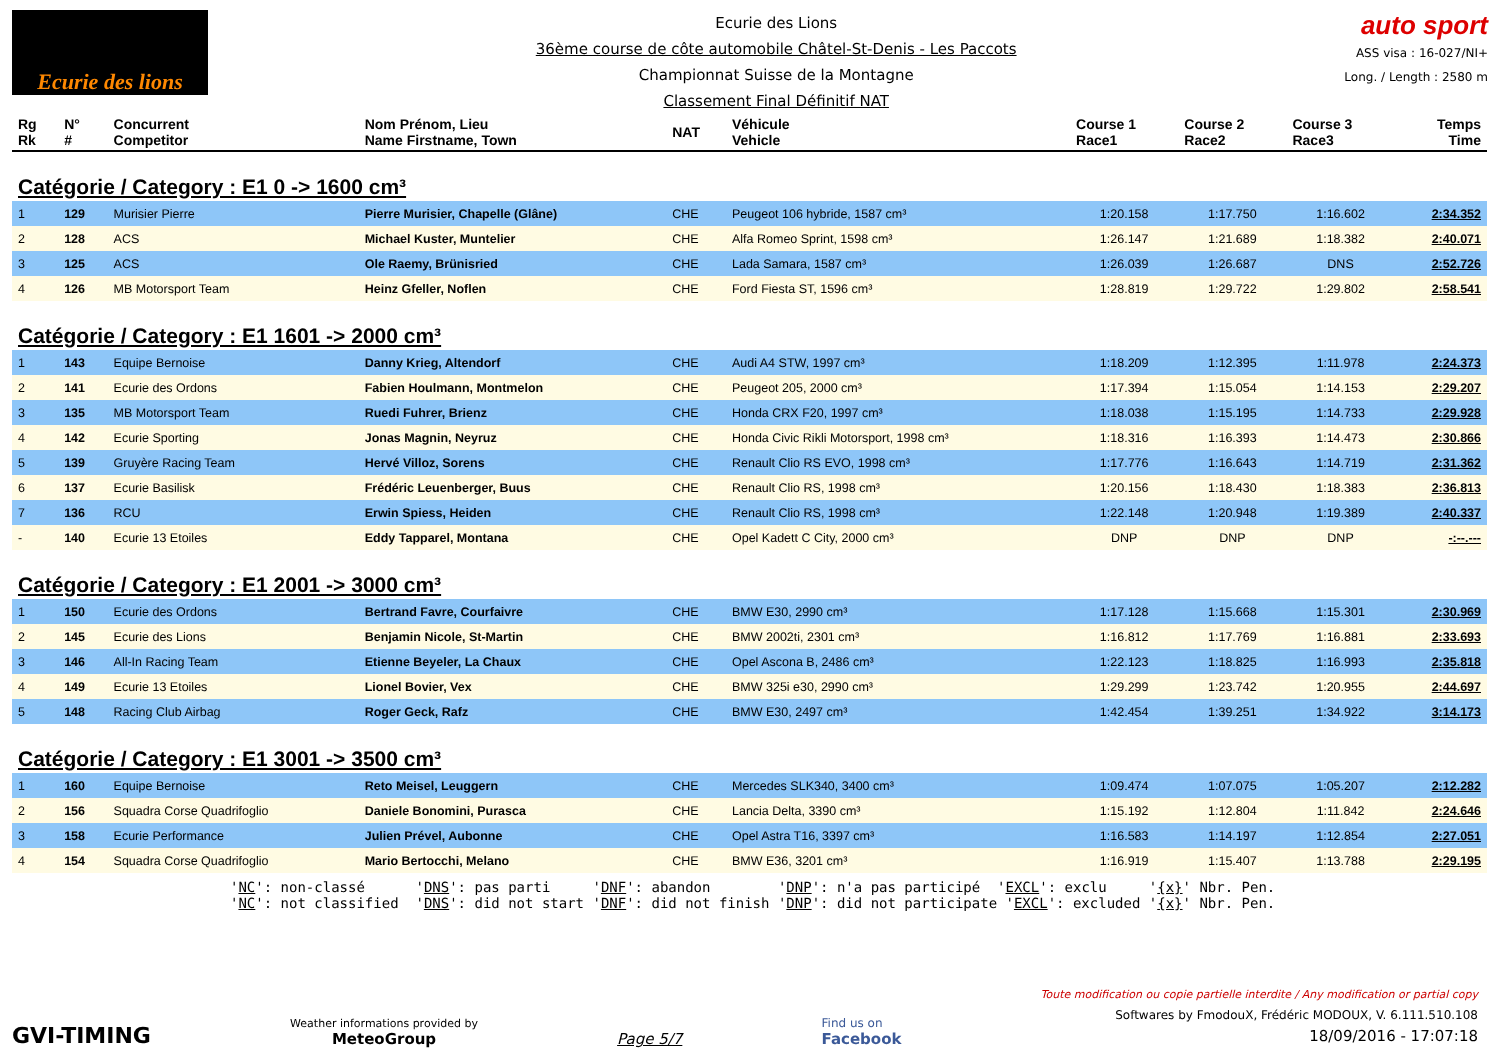Ecurie des lions
Ecurie des Lions
36ème course de côte automobile Châtel-St-Denis - Les Paccots
Championnat Suisse de la Montagne
Classement Final Définitif NAT
auto sport
ASS visa : 16-027/NI+
Long. / Length : 2580 m
| Rg Rk | N° # | Concurrent Competitor | Nom Prénom, Lieu Name Firstname, Town | NAT | Véhicule Vehicle | Course 1 Race1 | Course 2 Race2 | Course 3 Race3 | Temps Time |
| --- | --- | --- | --- | --- | --- | --- | --- | --- | --- |
| Catégorie / Category : E1 0 -> 1600 cm³ | | | | | | | | | |
| 1 | 129 | Murisier Pierre | Pierre Murisier, Chapelle (Glâne) | CHE | Peugeot 106 hybride, 1587 cm³ | 1:20.158 | 1:17.750 | 1:16.602 | 2:34.352 |
| 2 | 128 | ACS | Michael Kuster, Muntelier | CHE | Alfa Romeo Sprint, 1598 cm³ | 1:26.147 | 1:21.689 | 1:18.382 | 2:40.071 |
| 3 | 125 | ACS | Ole Raemy, Brünisried | CHE | Lada Samara, 1587 cm³ | 1:26.039 | 1:26.687 | DNS | 2:52.726 |
| 4 | 126 | MB Motorsport Team | Heinz Gfeller, Noflen | CHE | Ford Fiesta ST, 1596 cm³ | 1:28.819 | 1:29.722 | 1:29.802 | 2:58.541 |
| Catégorie / Category : E1 1601 -> 2000 cm³ | | | | | | | | | |
| 1 | 143 | Equipe Bernoise | Danny Krieg, Altendorf | CHE | Audi A4 STW, 1997 cm³ | 1:18.209 | 1:12.395 | 1:11.978 | 2:24.373 |
| 2 | 141 | Ecurie des Ordons | Fabien Houlmann, Montmelon | CHE | Peugeot 205, 2000 cm³ | 1:17.394 | 1:15.054 | 1:14.153 | 2:29.207 |
| 3 | 135 | MB Motorsport Team | Ruedi Fuhrer, Brienz | CHE | Honda CRX F20, 1997 cm³ | 1:18.038 | 1:15.195 | 1:14.733 | 2:29.928 |
| 4 | 142 | Ecurie Sporting | Jonas Magnin, Neyruz | CHE | Honda Civic Rikli Motorsport, 1998 cm³ | 1:18.316 | 1:16.393 | 1:14.473 | 2:30.866 |
| 5 | 139 | Gruyère Racing Team | Hervé Villoz, Sorens | CHE | Renault Clio RS EVO, 1998 cm³ | 1:17.776 | 1:16.643 | 1:14.719 | 2:31.362 |
| 6 | 137 | Ecurie Basilisk | Frédéric Leuenberger, Buus | CHE | Renault Clio RS, 1998 cm³ | 1:20.156 | 1:18.430 | 1:18.383 | 2:36.813 |
| 7 | 136 | RCU | Erwin Spiess, Heiden | CHE | Renault Clio RS, 1998 cm³ | 1:22.148 | 1:20.948 | 1:19.389 | 2:40.337 |
| - | 140 | Ecurie 13 Etoiles | Eddy Tapparel, Montana | CHE | Opel Kadett C City, 2000 cm³ | DNP | DNP | DNP | -:--.--- |
| Catégorie / Category : E1 2001 -> 3000 cm³ | | | | | | | | | |
| 1 | 150 | Ecurie des Ordons | Bertrand Favre, Courfaivre | CHE | BMW E30, 2990 cm³ | 1:17.128 | 1:15.668 | 1:15.301 | 2:30.969 |
| 2 | 145 | Ecurie des Lions | Benjamin Nicole, St-Martin | CHE | BMW 2002ti, 2301 cm³ | 1:16.812 | 1:17.769 | 1:16.881 | 2:33.693 |
| 3 | 146 | All-In Racing Team | Etienne Beyeler, La Chaux | CHE | Opel Ascona B, 2486 cm³ | 1:22.123 | 1:18.825 | 1:16.993 | 2:35.818 |
| 4 | 149 | Ecurie 13 Etoiles | Lionel Bovier, Vex | CHE | BMW 325i e30, 2990 cm³ | 1:29.299 | 1:23.742 | 1:20.955 | 2:44.697 |
| 5 | 148 | Racing Club Airbag | Roger Geck, Rafz | CHE | BMW E30, 2497 cm³ | 1:42.454 | 1:39.251 | 1:34.922 | 3:14.173 |
| Catégorie / Category : E1 3001 -> 3500 cm³ | | | | | | | | | |
| 1 | 160 | Equipe Bernoise | Reto Meisel, Leuggern | CHE | Mercedes SLK340, 3400 cm³ | 1:09.474 | 1:07.075 | 1:05.207 | 2:12.282 |
| 2 | 156 | Squadra Corse Quadrifoglio | Daniele Bonomini, Purasca | CHE | Lancia Delta, 3390 cm³ | 1:15.192 | 1:12.804 | 1:11.842 | 2:24.646 |
| 3 | 158 | Ecurie Performance | Julien Prével, Aubonne | CHE | Opel Astra T16, 3397 cm³ | 1:16.583 | 1:14.197 | 1:12.854 | 2:27.051 |
| 4 | 154 | Squadra Corse Quadrifoglio | Mario Bertocchi, Melano | CHE | BMW E36, 3201 cm³ | 1:16.919 | 1:15.407 | 1:13.788 | 2:29.195 |
'NC': non-classé 'DNS': pas parti 'DNF': abandon 'DNP': n'a pas participé 'EXCL': exclu '{x}' Nbr. Pen. 'NC': not classified 'DNS': did not start 'DNF': did not finish 'DNP': did not participate 'EXCL': excluded '{x}' Nbr. Pen.
GVI-TIMING
Weather informations provided by
MeteoGroup
Page 5/7
Find us on
Facebook
Toute modification ou copie partielle interdite / Any modification or partial copy
Softwares by FmodouX, Frédéric MODOUX, V. 6.111.510.108
18/09/2016 - 17:07:18